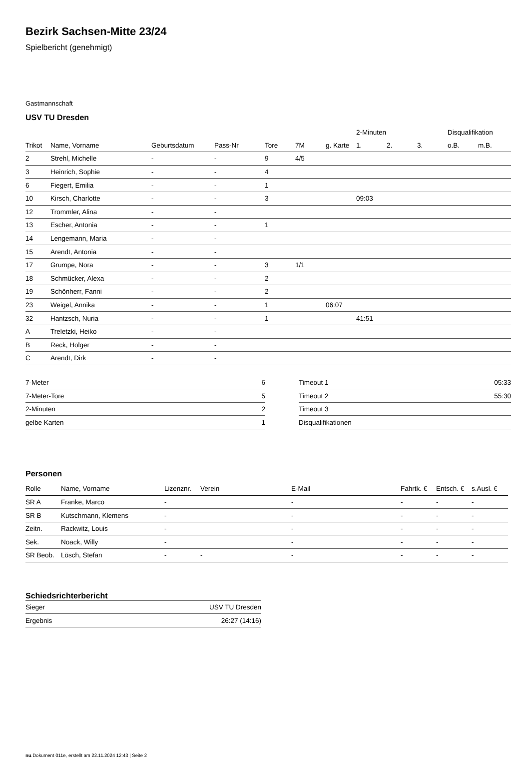Bezirk Sachsen-Mitte 23/24
Spielbericht (genehmigt)
Gastmannschaft
USV TU Dresden
| | | | | | | | 2-Minuten | | | Disqualifikation | |
| --- | --- | --- | --- | --- | --- | --- | --- | --- | --- | --- | --- |
| Trikot | Name, Vorname | Geburtsdatum | Pass-Nr | Tore | 7M | g. Karte | 1. | 2. | 3. | o.B. | m.B. |
| 2 | Strehl, Michelle | - | - | 9 | 4/5 | | | | | | |
| 3 | Heinrich, Sophie | - | - | 4 | | | | | | | |
| 6 | Fiegert, Emilia | - | - | 1 | | | | | | | |
| 10 | Kirsch, Charlotte | - | - | 3 | | | 09:03 | | | | |
| 12 | Trommler, Alina | - | - | | | | | | | | |
| 13 | Escher, Antonia | - | - | 1 | | | | | | | |
| 14 | Lengemann, Maria | - | - | | | | | | | | |
| 15 | Arendt, Antonia | - | - | | | | | | | | |
| 17 | Grumpe, Nora | - | - | 3 | 1/1 | | | | | | |
| 18 | Schmücker, Alexa | - | - | 2 | | | | | | | |
| 19 | Schönherr, Fanni | - | - | 2 | | | | | | | |
| 23 | Weigel, Annika | - | - | 1 | | 06:07 | | | | | |
| 32 | Hantzsch, Nuria | - | - | 1 | | | 41:51 | | | | |
| A | Treletzki, Heiko | - | - | | | | | | | | |
| B | Reck, Holger | - | - | | | | | | | | |
| C | Arendt, Dirk | - | - | | | | | | | | |
| 7-Meter | 6 |
| 7-Meter-Tore | 5 |
| 2-Minuten | 2 |
| gelbe Karten | 1 |
| Timeout 1 | 05:33 |
| Timeout 2 | 55:30 |
| Timeout 3 | |
| Disqualifikationen | |
Personen
| Rolle | Name, Vorname | Lizenznr. | Verein | E-Mail | Fahrtk. € | Entsch. € | s.Ausl. € |
| --- | --- | --- | --- | --- | --- | --- | --- |
| SR A | Franke, Marco | - | | - | - | - | - |
| SR B | Kutschmann, Klemens | - | | - | - | - | - |
| Zeitn. | Rackwitz, Louis | - | | - | - | - | - |
| Sek. | Noack, Willy | - | | - | - | - | - |
| SR Beob. | Lösch, Stefan | - | - | - | - | - | - |
Schiedsrichterbericht
| Sieger | USV TU Dresden |
| Ergebnis | 26:27 (14:16) |
nu.Dokument 011e, erstellt am 22.11.2024 12:43 | Seite 2